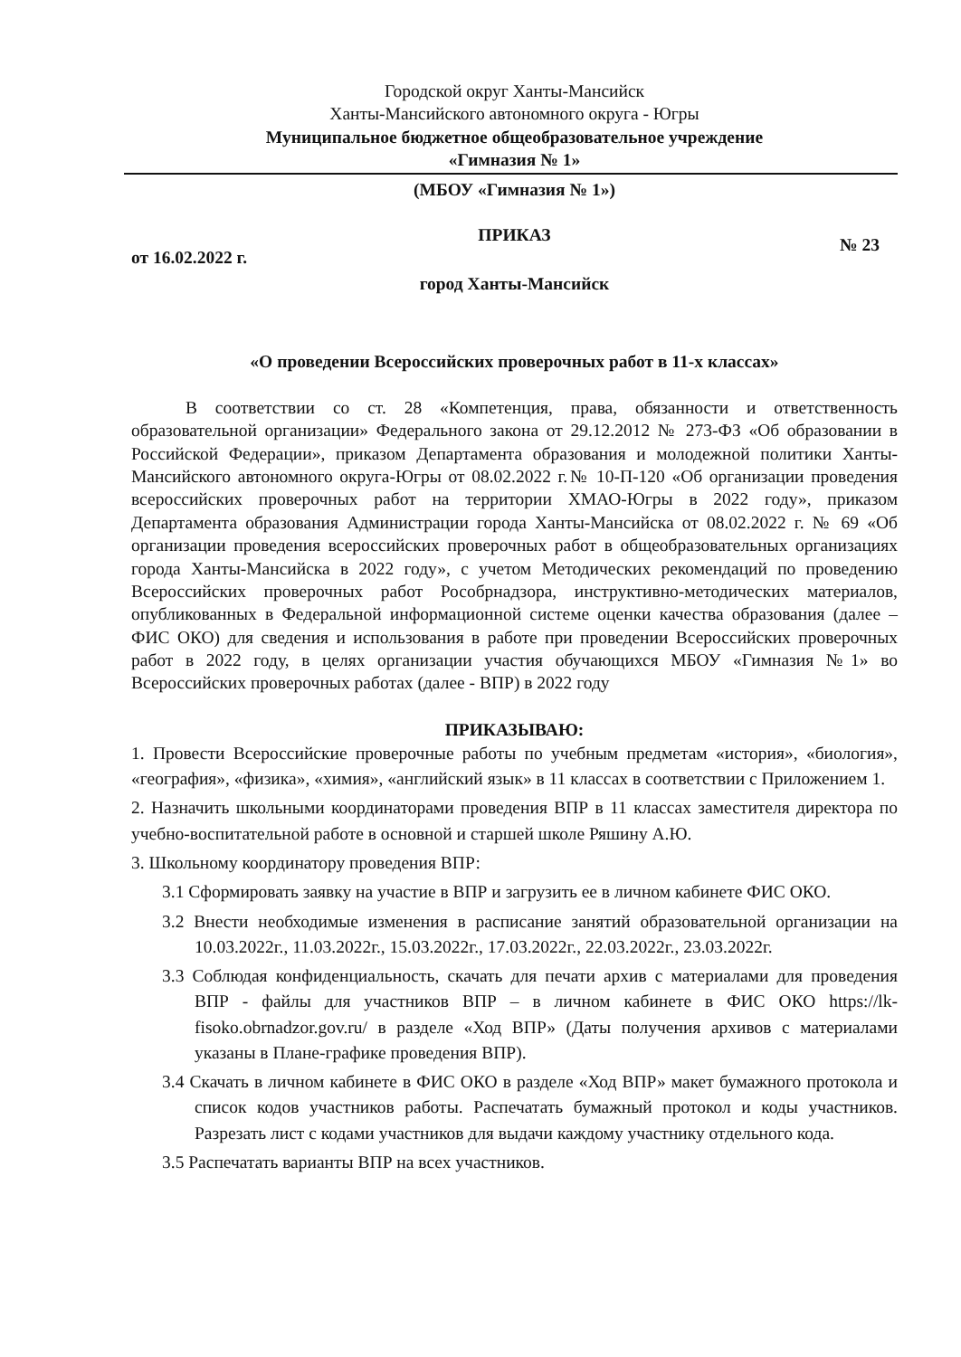Городской округ Ханты-Мансийск
Ханты-Мансийского автономного округа - Югры
Муниципальное бюджетное общеобразовательное учреждение
«Гимназия № 1»
(МБОУ «Гимназия № 1»)
ПРИКАЗ
от 16.02.2022 г. № 23
город Ханты-Мансийск
«О проведении Всероссийских проверочных работ в 11-х классах»
В соответствии со ст. 28 «Компетенция, права, обязанности и ответственность образовательной организации» Федерального закона от 29.12.2012 № 273-ФЗ «Об образовании в Российской Федерации», приказом Департамента образования и молодежной политики Ханты-Мансийского автономного округа-Югры от 08.02.2022 г.№ 10-П-120 «Об организации проведения всероссийских проверочных работ на территории ХМАО-Югры в 2022 году», приказом Департамента образования Администрации города Ханты-Мансийска от 08.02.2022 г. № 69 «Об организации проведения всероссийских проверочных работ в общеобразовательных организациях города Ханты-Мансийска в 2022 году», с учетом Методических рекомендаций по проведению Всероссийских проверочных работ Рособрнадзора, инструктивно-методических материалов, опубликованных в Федеральной информационной системе оценки качества образования (далее – ФИС ОКО) для сведения и использования в работе при проведении Всероссийских проверочных работ в 2022 году, в целях организации участия обучающихся МБОУ «Гимназия №1» во Всероссийских проверочных работах (далее - ВПР) в 2022 году
ПРИКАЗЫВАЮ:
1. Провести Всероссийские проверочные работы по учебным предметам «история», «биология», «география», «физика», «химия», «английский язык» в 11 классах в соответствии с Приложением 1.
2. Назначить школьными координаторами проведения ВПР в 11 классах заместителя директора по учебно-воспитательной работе в основной и старшей школе Ряшину А.Ю.
3. Школьному координатору проведения ВПР:
3.1 Сформировать заявку на участие в ВПР и загрузить ее в личном кабинете ФИС ОКО.
3.2 Внести необходимые изменения в расписание занятий образовательной организации на 10.03.2022г., 11.03.2022г., 15.03.2022г., 17.03.2022г., 22.03.2022г., 23.03.2022г.
3.3 Соблюдая конфиденциальность, скачать для печати архив с материалами для проведения ВПР - файлы для участников ВПР – в личном кабинете в ФИС ОКО https://lk-fisoko.obrnadzor.gov.ru/ в разделе «Ход ВПР» (Даты получения архивов с материалами указаны в Плане-графике проведения ВПР).
3.4 Скачать в личном кабинете в ФИС ОКО в разделе «Ход ВПР» макет бумажного протокола и список кодов участников работы. Распечатать бумажный протокол и коды участников. Разрезать лист с кодами участников для выдачи каждому участнику отдельного кода.
3.5 Распечатать варианты ВПР на всех участников.